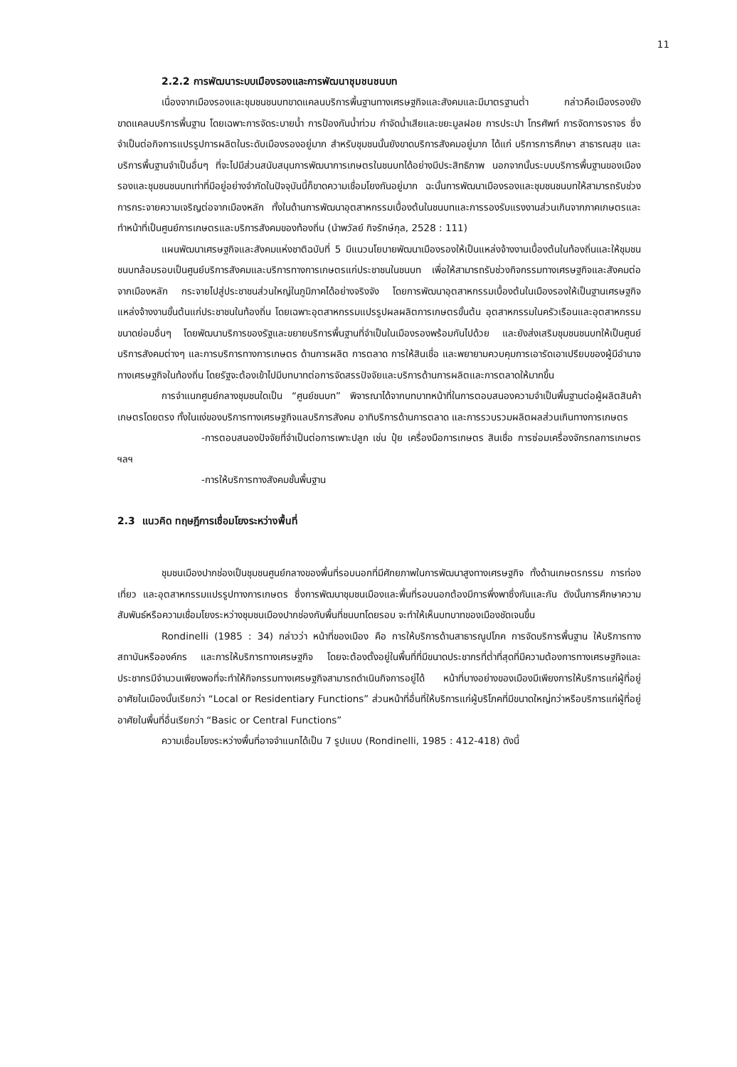11
2.2.2 การพัฒนาระบบเมืองรองและการพัฒนาชุมชนชนบท
เนื่องจากเมืองรองและชุมชนชนบทขาดแคลนบริการพื้นฐานทางเศรษฐกิจและสังคมและมีมาตรฐานต่ำ กล่าวคือเมืองรองยังขาดแคลนบริการพื้นฐาน โดยเฉพาะการจัดระบายน้ำ การป้องกันน้ำท่วม กำจัดน้ำเสียและขยะมูลฝอย การประปา โทรศัพท์ การจัดการจราจร ซึ่งจำเป็นต่อกิจการแปรรูปการผลิตในระดับเมืองรองอยู่มาก สำหรับชุมชนนั้นยังขาดบริการสังคมอยู่มาก ได้แก่ บริการการศึกษา สาธารณสุข และบริการพื้นฐานจำเป็นอื่นๆ ที่จะไปมีส่วนสนับสนุนการพัฒนาการเกษตรในชนบทได้อย่างมีประสิทธิภาพ นอกจากนั้นระบบบริการพื้นฐานของเมืองรองและชุมชนชนบทเท่าที่มีอยู่อย่างจำกัดในปัจจุบันนี้ก็ขาดความเชื่อมโยงกันอยู่มาก ฉะนั้นการพัฒนาเมืองรองและชุมชนชนบทให้สามารถรับช่วงการกระจายความเจริญต่อจากเมืองหลัก ทั้งในด้านการพัฒนาอุตสาหกรรมเบื้องต้นในชนบทและการรองรับแรงงานส่วนเกินจากภาคเกษตรและทำหน้าที่เป็นศูนย์การเกษตรและบริการสังคมของท้องถิ่น (นำพวัลย์ กิจรักษ์กุล, 2528 : 111)
แผนพัฒนาเศรษฐกิจและสังคมแห่งชาติฉบับที่ 5 มีแนวนโยบายพัฒนาเมืองรองให้เป็นแหล่งจ้างงานเบื้องต้นในท้องถิ่นและให้ชุมชนชนบทล้อมรอบเป็นศูนย์บริการสังคมและบริการทางการเกษตรแก่ประชาชนในชนบท เพื่อให้สามารถรับช่วงกิจกรรมทางเศรษฐกิจและสังคมต่อจากเมืองหลัก กระจายไปสู่ประชาชนส่วนใหญ่ในภูมิภาคได้อย่างจริงจัง โดยการพัฒนาอุตสาหกรรมเบื้องต้นในเมืองรองให้เป็นฐานเศรษฐกิจ แหล่งจ้างงานขั้นต้นแก่ประชาชนในท้องถิ่น โดยเฉพาะอุตสาหกรรมแปรรูปผลผลิตการเกษตรขั้นต้น อุตสาหกรรมในครัวเรือนและอุตสาหกรรมขนาดย่อมอื่นๆ โดยพัฒนาบริการของรัฐและขยายบริการพื้นฐานที่จำเป็นในเมืองรองพร้อมกันไปด้วย และยังส่งเสริมชุมชนชนบทให้เป็นศูนย์บริการสังคมต่างๆ และการบริการทางการเกษตร ด้านการผลิต การตลาด การให้สินเชื่อ และพยายามควบคุมการเอารัดเอาเปรียบของผู้มีอำนาจทางเศรษฐกิจในท้องถิ่น โดยรัฐจะต้องเข้าไปมีบทบาทต่อการจัดสรรปัจจัยและบริการด้านการผลิตและการตลาดให้มากขึ้น
การจำแนกศูนย์กลางชุมชนใดเป็น “ศูนย์ชนบท” พิจารณาได้จากบทบาทหน้าที่ในการตอบสนองความจำเป็นพื้นฐานต่อผู้ผลิตสินค้าเกษตรโดยตรง ทั้งในแง่ของบริการทางเศรษฐกิจแลบริการสังคม อาทิบริการด้านการตลาด และการรวบรวมผลิตผลส่วนเกินทางการเกษตร
-การตอบสนองปัจจัยที่จำเป็นต่อการเพาะปลูก เช่น ปุ๋ย เครื่องมือการเกษตร สินเชื่อ การซ่อมเครื่องจักรกลการเกษตร ฯลฯ
-การให้บริการทางสังคมชั้นพื้นฐาน
2.3 แนวคิด ทฤษฎีการเชื่อมโยงระหว่างพื้นที่
ชุมชนเมืองปากช่องเป็นชุมชนศูนย์กลางของพื้นที่รอบนอกที่มีศักยภาพในการพัฒนาสูงทางเศรษฐกิจ ทั้งด้านเกษตรกรรม การท่องเที่ยว และอุตสาหกรรมแปรรูปทางการเกษตร ซึ่งการพัฒนาชุมชนเมืองและพื้นที่รอบนอกต้องมีการพึ่งพาซึ่งกันและกัน ดังนั้นการศึกษาความสัมพันธ์หรือความเชื่อมโยงระหว่างชุมชนเมืองปากช่องกับพื้นที่ชนบทโดยรอบ จะทำให้เห็นบทบาทของเมืองชัดเจนขึ้น
Rondinelli (1985 : 34) กล่าวว่า หน้าที่ของเมือง คือ การให้บริการด้านสาธารณูปโภค การจัดบริการพื้นฐาน ให้บริการทางสถาบันหรือองค์กร และการให้บริการทางเศรษฐกิจ โดยจะต้องตั้งอยู่ในพื้นที่ที่มีขนาดประชากรที่ต่ำที่สุดที่มีความต้องการทางเศรษฐกิจและประชากรมีจำนวนเพียงพอที่จะทำให้กิจกรรมทางเศรษฐกิจสามารถดำเนินกิจการอยู่ได้ หน้าที่บางอย่างของเมืองมีเพียงการให้บริการแก่ผู้ที่อยู่อาศัยในเมืองนั้นเรียกว่า “Local or Residentiary Functions” ส่วนหน้าที่อื่นที่ให้บริการแก่ผู้บริโภคที่มีขนาดใหญ่กว่าหรือบริการแก่ผู้ที่อยู่อาศัยในพื้นที่อื่นเรียกว่า “Basic or Central Functions”
ความเชื่อมโยงระหว่างพื้นที่อาจจำแนกได้เป็น 7 รูปแบบ (Rondinelli, 1985 : 412-418) ดังนี้